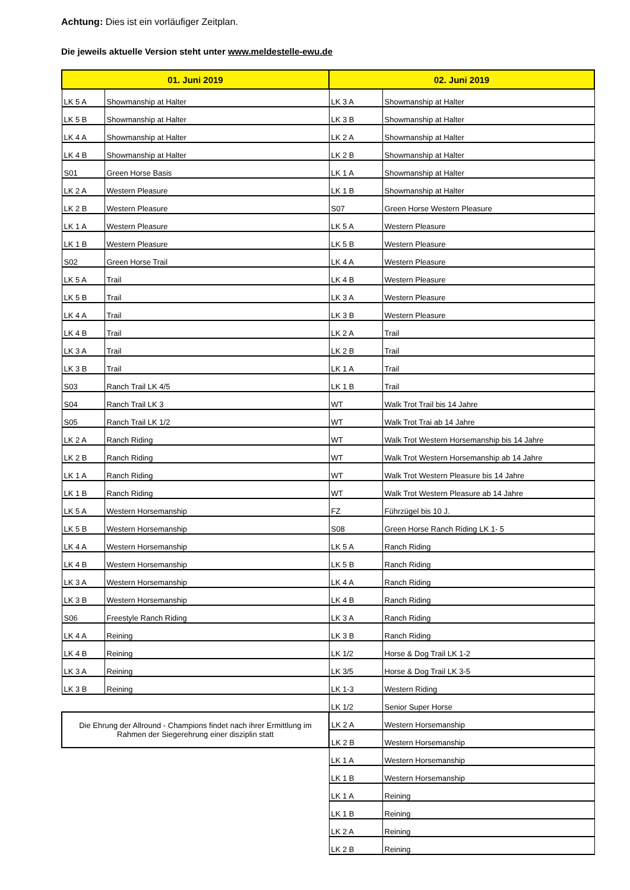Achtung: Dies ist ein vorläufiger Zeitplan.
Die jeweils aktuelle Version steht unter www.meldestelle-ewu.de
| 01. Juni 2019 | | 02. Juni 2019 | |
| --- | --- | --- | --- |
| LK 5 A | Showmanship at Halter | LK 3 A | Showmanship at Halter |
| LK 5 B | Showmanship at Halter | LK 3 B | Showmanship at Halter |
| LK 4 A | Showmanship at Halter | LK 2 A | Showmanship at Halter |
| LK 4 B | Showmanship at Halter | LK 2 B | Showmanship at Halter |
| S01 | Green Horse Basis | LK 1 A | Showmanship at Halter |
| LK 2 A | Western Pleasure | LK 1 B | Showmanship at Halter |
| LK 2 B | Western Pleasure | S07 | Green Horse Western Pleasure |
| LK 1 A | Western Pleasure | LK 5 A | Western Pleasure |
| LK 1 B | Western Pleasure | LK 5 B | Western Pleasure |
| S02 | Green Horse Trail | LK 4 A | Western Pleasure |
| LK 5 A | Trail | LK 4 B | Western Pleasure |
| LK 5 B | Trail | LK 3 A | Western Pleasure |
| LK 4 A | Trail | LK 3 B | Western Pleasure |
| LK 4 B | Trail | LK 2 A | Trail |
| LK 3 A | Trail | LK 2 B | Trail |
| LK 3 B | Trail | LK 1 A | Trail |
| S03 | Ranch Trail LK 4/5 | LK 1 B | Trail |
| S04 | Ranch Trail LK 3 | WT | Walk Trot Trail bis 14 Jahre |
| S05 | Ranch Trail LK 1/2 | WT | Walk Trot Trai ab 14 Jahre |
| LK 2 A | Ranch Riding | WT | Walk Trot Western Horsemanship bis 14 Jahre |
| LK 2 B | Ranch Riding | WT | Walk Trot Western Horsemanship ab 14 Jahre |
| LK 1 A | Ranch Riding | WT | Walk Trot Western Pleasure bis 14 Jahre |
| LK 1 B | Ranch Riding | WT | Walk Trot Western Pleasure ab 14 Jahre |
| LK 5 A | Western Horsemanship | FZ | Führzügel bis 10 J. |
| LK 5 B | Western Horsemanship | S08 | Green Horse Ranch Riding LK 1- 5 |
| LK 4 A | Western Horsemanship | LK 5 A | Ranch Riding |
| LK 4 B | Western Horsemanship | LK 5 B | Ranch Riding |
| LK 3 A | Western Horsemanship | LK 4 A | Ranch Riding |
| LK 3 B | Western Horsemanship | LK 4 B | Ranch Riding |
| S06 | Freestyle Ranch Riding | LK 3 A | Ranch Riding |
| LK 4 A | Reining | LK 3 B | Ranch Riding |
| LK 4 B | Reining | LK 1/2 | Horse & Dog Trail LK 1-2 |
| LK 3 A | Reining | LK 3/5 | Horse & Dog Trail LK 3-5 |
| LK 3 B | Reining | LK 1-3 | Western Riding |
| | | LK 1/2 | Senior Super Horse |
| Die Ehrung der Allround - Champions findet nach ihrer Ermittlung im Rahmen der Siegerehrung einer disziplin statt | | LK 2 A | Western Horsemanship |
| | | LK 2 B | Western Horsemanship |
| | | LK 1 A | Western Horsemanship |
| | | LK 1 B | Western Horsemanship |
| | | LK 1 A | Reining |
| | | LK 1 B | Reining |
| | | LK 2 A | Reining |
| | | LK 2 B | Reining |